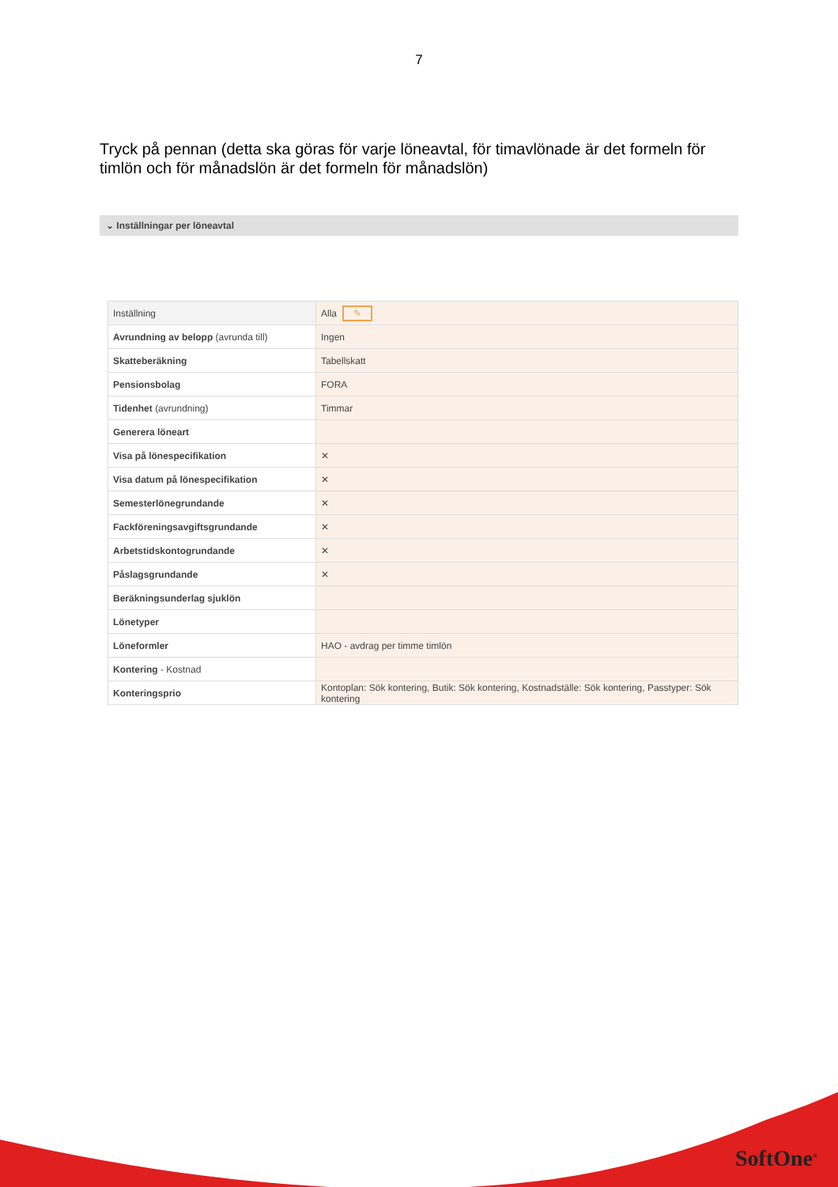7
Tryck på pennan (detta ska göras för varje löneavtal, för timavlönade är det formeln för timlön och för månadslön är det formeln för månadslön)
⌄ Inställningar per löneavtal
| Inställning | Alla ✎ |
| --- | --- |
| Avrundning av belopp (avrunda till) | Ingen |
| Skatteberäkning | Tabellskatt |
| Pensionsbolag | FORA |
| Tidenhet (avrundning) | Timmar |
| Generera löneart | |
| Visa på lönespecifikation | ✕ |
| Visa datum på lönespecifikation | ✕ |
| Semesterlönegrundande | ✕ |
| Fackföreningsavgiftsgrundande | ✕ |
| Arbetstidskontogrundande | ✕ |
| Påslagsgrundande | ✕ |
| Beräkningsunderlag sjuklön | |
| Lönetyper | |
| Löneformler | HAO - avdrag per timme timlön |
| Kontering - Kostnad | |
| Konteringsprio | Kontoplan: Sök kontering, Butik: Sök kontering, Kostnadställe: Sök kontering, Passtyper: Sök kontering |
SoftOne<sup>®</sup>